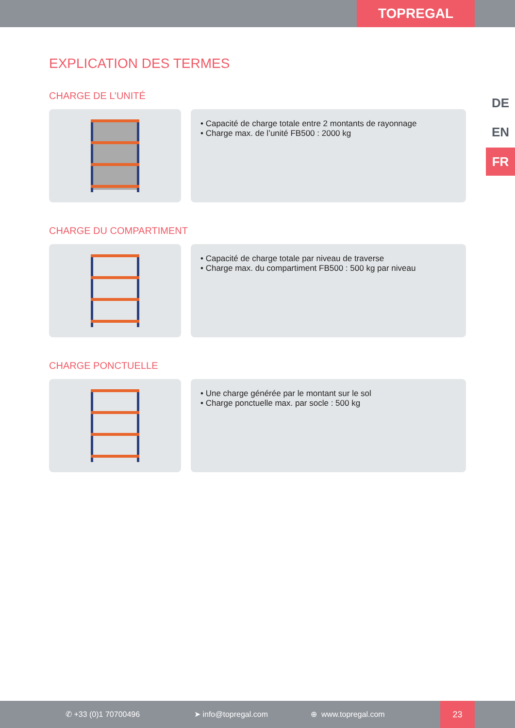TOPREGAL
DE
EN
FR
EXPLICATION DES TERMES
CHARGE DE L’UNITÉ
• Capacité de charge totale entre 2 montants de rayonnage
• Charge max. de l’unité FB500 : 2000 kg
CHARGE DU COMPARTIMENT
• Capacité de charge totale par niveau de traverse
• Charge max. du compartiment FB500 : 500 kg par niveau
CHARGE PONCTUELLE
• Une charge générée par le montant sur le sol
• Charge ponctuelle max. par socle : 500 kg
✆ +33 (0)1 70700496 ➤ info@topregal.com ⊕ www.topregal.com
23